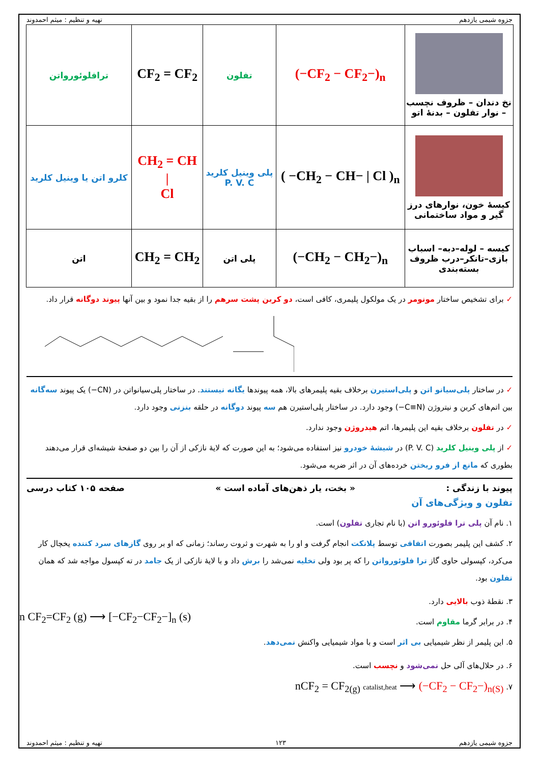جزوه شیمی یازدهم تهیه و تنظیم : میثم احمدوند
| نخ دندان – ظروف نچسب – نوار تفلون – بدنهٔ اتو | (−CF<sub>2</sub> − CF<sub>2</sub>−)<sub>n</sub> | تفلون | CF<sub>2</sub> = CF<sub>2</sub> | ترافلوئورواتن |
| کیسهٔ خون، نوارهای درز گیر و مواد ساختمانی | ( −CH<sub>2</sub> − CH− / Cl )<sub>n</sub> | پلی وینیل کلرید P. V. C | CH<sub>2</sub> = CH / Cl | کلرو اتن یا وینیل کلرید |
| کیسه – لوله–دبه– اسباب بازی–تانکر–درب ظروف بسته‌بندی | (−CH<sub>2</sub> − CH<sub>2</sub>−)<sub>n</sub> | پلی اتن | CH<sub>2</sub> = CH<sub>2</sub> | اتن |
✓ برای تشخیص ساختار مونومر در یک مولکول پلیمری، کافی است، دو کربن پشت سرهم را از بقیه جدا نمود و بین آنها پیوند دوگانه قرار داد.
✓ در ساختار پلی‌سیانو اتن و پلی‌استیرن برخلاف بقیه پلیمرهای بالا، همه پیوندها یگانه نیستند. در ساختار پلی‌سیانواتن در (CN−) یک پیوند سه‌گانه بین اتم‌های کربن و نیتروژن (C≡N−) وجود دارد. در ساختار پلی‌استیرن هم سه پیوند دوگانه در حلقه بنزنی وجود دارد.
✓ در تفلون برخلاف بقیه این پلیمرها، اتم هیدروژن وجود ندارد.
✓ از پلی وینیل کلرید (P. V. C) در شیشهٔ خودرو نیز استفاده می‌شود؛ به این صورت که لایهٔ نازکی از آن را بین دو صفحهٔ شیشه‌ای قرار می‌دهند بطوری که مانع از فرو ریختن خرده‌های آن در اثر ضربه می‌شود.
پیوند با زندگی : « بخت، یار ذهن‌های آماده است » صفحه ۱۰۵ کتاب درسی
تفلون و ویژگی‌های آن
۱. نام آن پلی ترا فلوئورو اتن (با نام تجاری تفلون) است.
۲. کشف این پلیمر بصورت اتفاقی توسط پلانکت انجام گرفت و او را به شهرت و ثروت رساند؛ زمانی که او بر روی گازهای سرد کننده یخچال کار می‌کرد، کپسولی حاوی گاز ترا فلوئورواتن را که پر بود ولی تخلیه نمی‌شد را برش داد و با لایهٔ نازکی از یک جامد در ته کپسول مواجه شد که همان تفلون بود.
۳. نقطهٔ ذوب بالایی دارد.
۴. در برابر گرما مقاوم است.
۵. این پلیمر از نظر شیمیایی بی اثر است و با مواد شیمیایی واکنش نمی‌دهد.
n CF<sub>2</sub>=CF<sub>2</sub> (g) ⟶ [−CF<sub>2</sub>−CF<sub>2</sub>−]<sub>n</sub> (s)
۶. در حلال‌های آلی حل نمی‌شود و نچسب است.
۷. nCF<sub>2</sub> = CF<sub>2(g)</sub> catalist,heat ⟶ (−CF<sub>2</sub> − CF<sub>2</sub>−)<sub>n(S)</sub>
جزوه شیمی یازدهم ۱۲۳ تهیه و تنظیم : میثم احمدوند